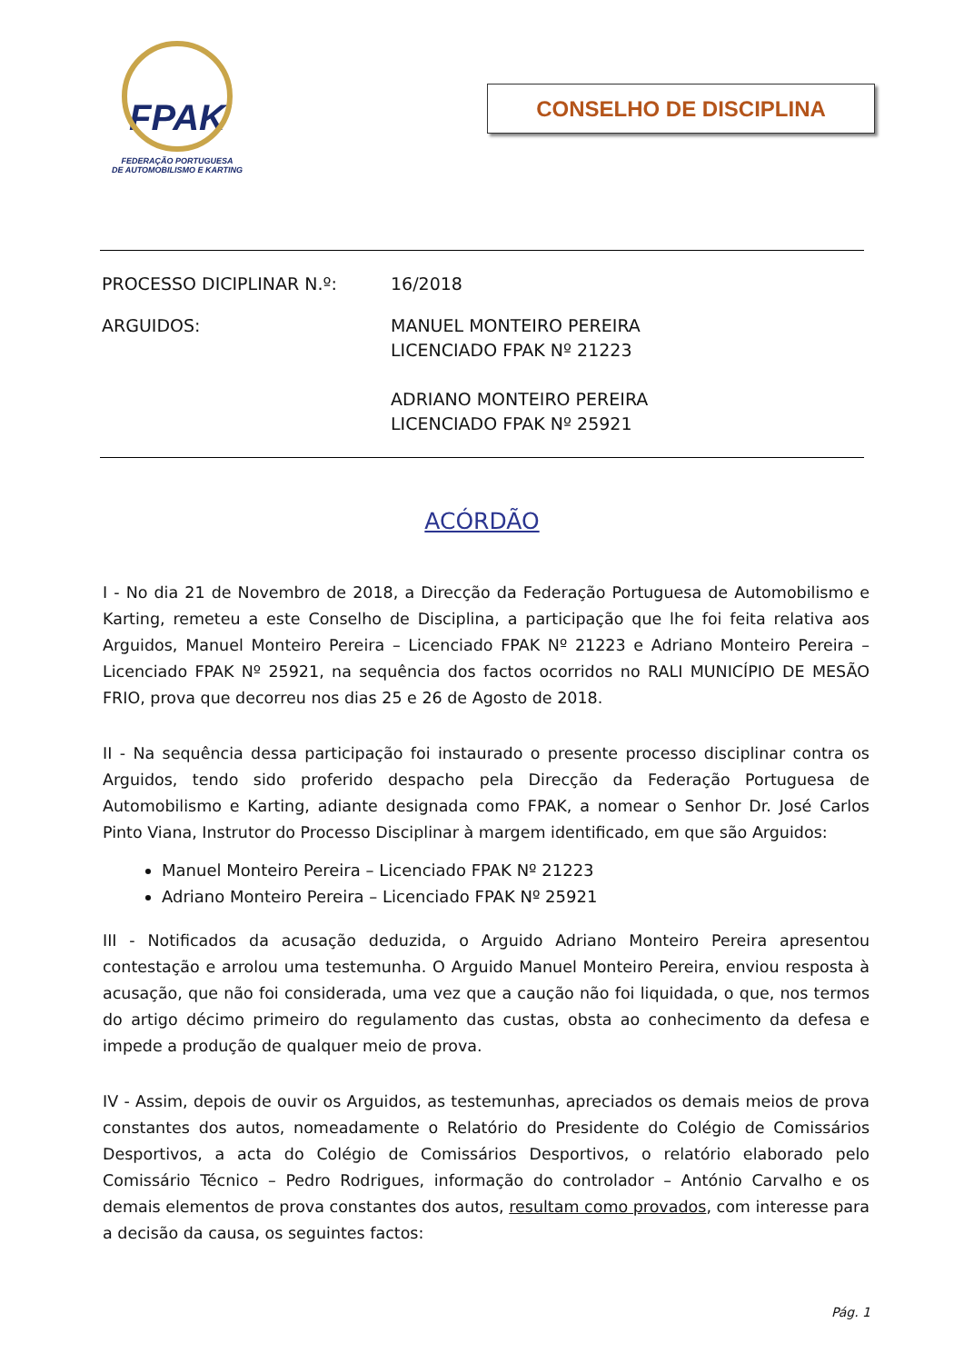FPAK
FEDERAÇÃO PORTUGUESA
DE AUTOMOBILISMO E KARTING
CONSELHO DE DISCIPLINA
| PROCESSO DICIPLINAR N.º: | 16/2018 |
| ARGUIDOS: | MANUEL MONTEIRO PEREIRA LICENCIADO FPAK Nº 21223 ADRIANO MONTEIRO PEREIRA LICENCIADO FPAK Nº 25921 |
ACÓRDÃO
I - No dia 21 de Novembro de 2018, a Direcção da Federação Portuguesa de Automobilismo e Karting, remeteu a este Conselho de Disciplina, a participação que lhe foi feita relativa aos Arguidos, Manuel Monteiro Pereira – Licenciado FPAK Nº 21223 e Adriano Monteiro Pereira – Licenciado FPAK Nº 25921, na sequência dos factos ocorridos no RALI MUNICÍPIO DE MESÃO FRIO, prova que decorreu nos dias 25 e 26 de Agosto de 2018.
II - Na sequência dessa participação foi instaurado o presente processo disciplinar contra os Arguidos, tendo sido proferido despacho pela Direcção da Federação Portuguesa de Automobilismo e Karting, adiante designada como FPAK, a nomear o Senhor Dr. José Carlos Pinto Viana, Instrutor do Processo Disciplinar à margem identificado, em que são Arguidos:
Manuel Monteiro Pereira – Licenciado FPAK Nº 21223
Adriano Monteiro Pereira – Licenciado FPAK Nº 25921
III - Notificados da acusação deduzida, o Arguido Adriano Monteiro Pereira apresentou contestação e arrolou uma testemunha. O Arguido Manuel Monteiro Pereira, enviou resposta à acusação, que não foi considerada, uma vez que a caução não foi liquidada, o que, nos termos do artigo décimo primeiro do regulamento das custas, obsta ao conhecimento da defesa e impede a produção de qualquer meio de prova.
IV - Assim, depois de ouvir os Arguidos, as testemunhas, apreciados os demais meios de prova constantes dos autos, nomeadamente o Relatório do Presidente do Colégio de Comissários Desportivos, a acta do Colégio de Comissários Desportivos, o relatório elaborado pelo Comissário Técnico – Pedro Rodrigues, informação do controlador – António Carvalho e os demais elementos de prova constantes dos autos, resultam como provados, com interesse para a decisão da causa, os seguintes factos:
Pág. 1